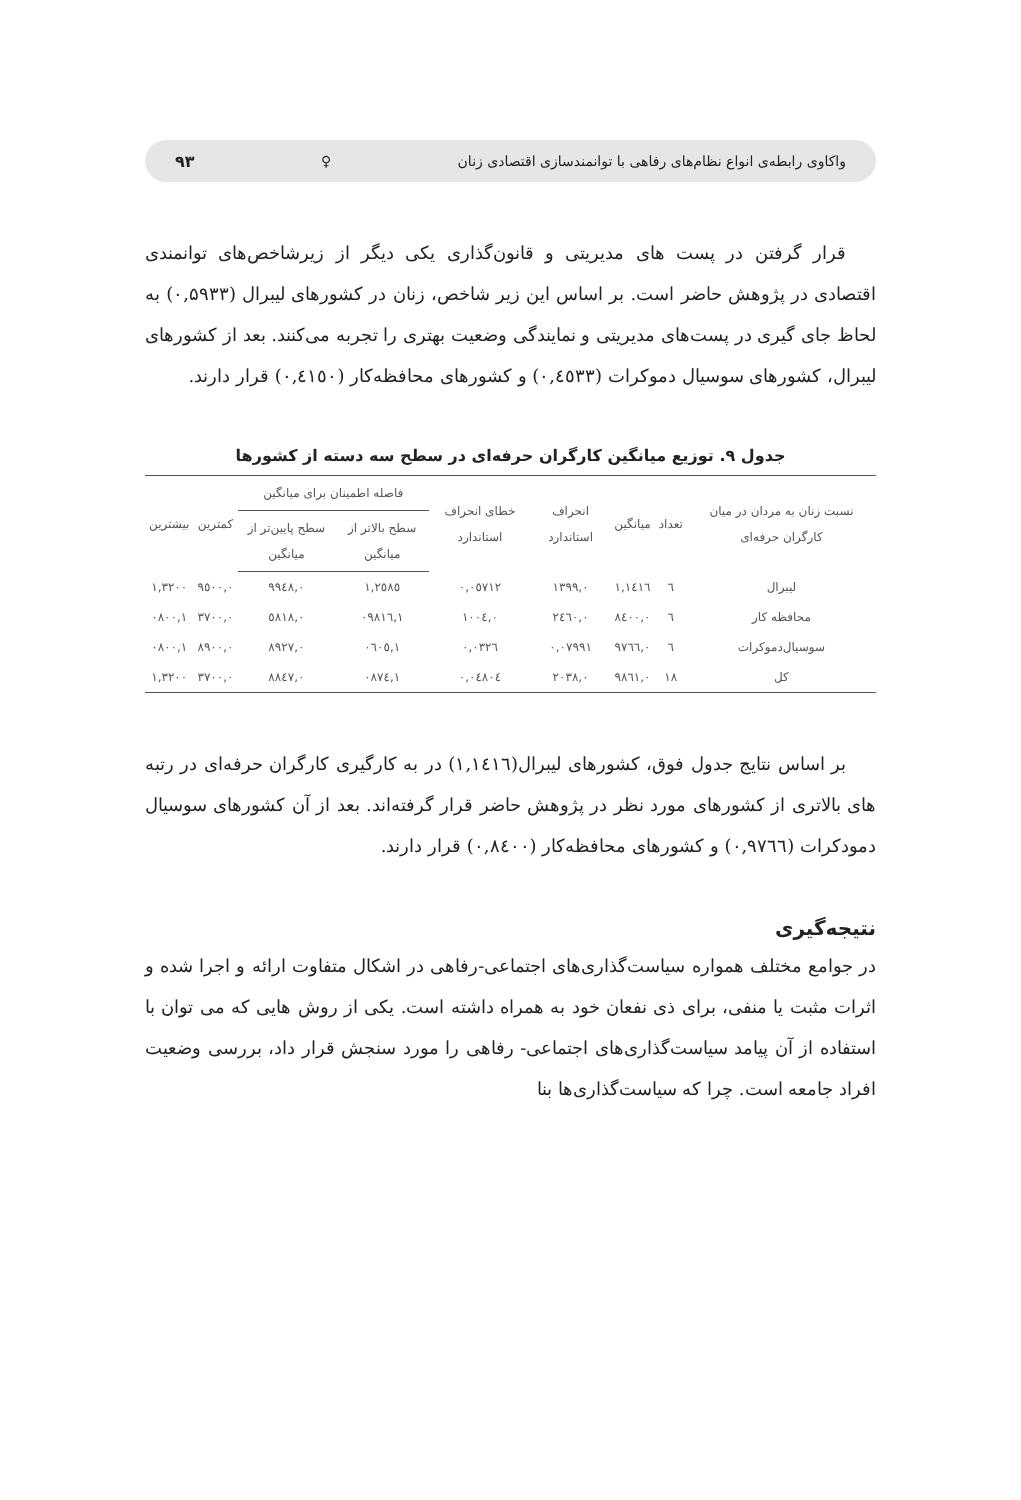واکاوی رابطه‌ی انواع نظام‌های رفاهی با توانمندسازی اقتصادی زنان ♀ ۹۳
قرار گرفتن در پست های مدیریتی و قانون‌گذاری یکی دیگر از زیرشاخص‌های توانمندی اقتصادی در پژوهش حاضر است. بر اساس این زیر شاخص، زنان در کشورهای لیبرال (۰,۵۹۳۳) به لحاظ جای گیری در پست‌های مدیریتی و نمایندگی وضعیت بهتری را تجربه می‌کنند. بعد از کشورهای لیبرال، کشورهای سوسیال دموکرات (۰,٤٥٣٣) و کشورهای محافظه‌کار (۰,٤١٥۰) قرار دارند.
جدول ۹. توزیع میانگین کارگران حرفه‌ای در سطح سه دسته از کشورها
| نسبت زنان به مردان در میان کارگران حرفه‌ای | تعداد | میانگین | انحراف استاندارد | خطای انحراف استاندارد | فاصله اطمینان برای میانگین | | کمترین | بیشترین |
| --- | --- | --- | --- | --- | --- | --- | --- | --- |
| | | | | | سطح بالاتر از میانگین | سطح پایین‌تر از میانگین | | |
| لیبرال | ٦ | ١,١٤١٦ | ۰,١٣٩٩ | ۰,۰٥٧١٢ | ١,٢٥٨٥ | ۰,٩٩٤٨ | ۰,٩٥۰۰ | ١,٣٢۰۰ |
| محافظه کار | ٦ | ۰,٨٤۰۰ | ۰,٢٤٦۰ | ۰,١۰۰٤ | ١,۰٩٨١٦ | ۰,٥٨١٨ | ۰,٣٧۰۰ | ١,۰٨۰۰ |
| سوسیال‌دموکرات | ٦ | ۰,٩٧٦٦ | ۰,۰٧٩٩١ | ۰,۰٣٢٦ | ١,۰٦۰٥ | ۰,٨٩٢٧ | ۰,٨٩۰۰ | ١,۰٨۰۰ |
| کل | ١٨ | ۰,٩٨٦١ | ۰,٢۰٣٨ | ۰,۰٤٨۰٤ | ١,۰٨٧٤ | ۰,٨٨٤٧ | ۰,٣٧۰۰ | ١,٣٢۰۰ |
بر اساس نتایج جدول فوق، کشورهای لیبرال(١,١٤١٦) در به کارگیری کارگران حرفه‌ای در رتبه های بالاتری از کشورهای مورد نظر در پژوهش حاضر قرار گرفته‌اند. بعد از آن کشورهای سوسیال دمودکرات (۰,٩٧٦٦) و کشورهای محافظه‌کار (۰,٨٤۰۰) قرار دارند.
نتیجه‌گیری
در جوامع مختلف همواره سیاست‌گذاری‌های اجتماعی-رفاهی در اشکال متفاوت ارائه و اجرا شده و اثرات مثبت یا منفی، برای ذی نفعان خود به همراه داشته است. یکی از روش هایی که می توان با استفاده از آن پیامد سیاست‌گذاری‌های اجتماعی- رفاهی را مورد سنجش قرار داد، بررسی وضعیت افراد جامعه است. چرا که سیاست‌گذاری‌ها بنا